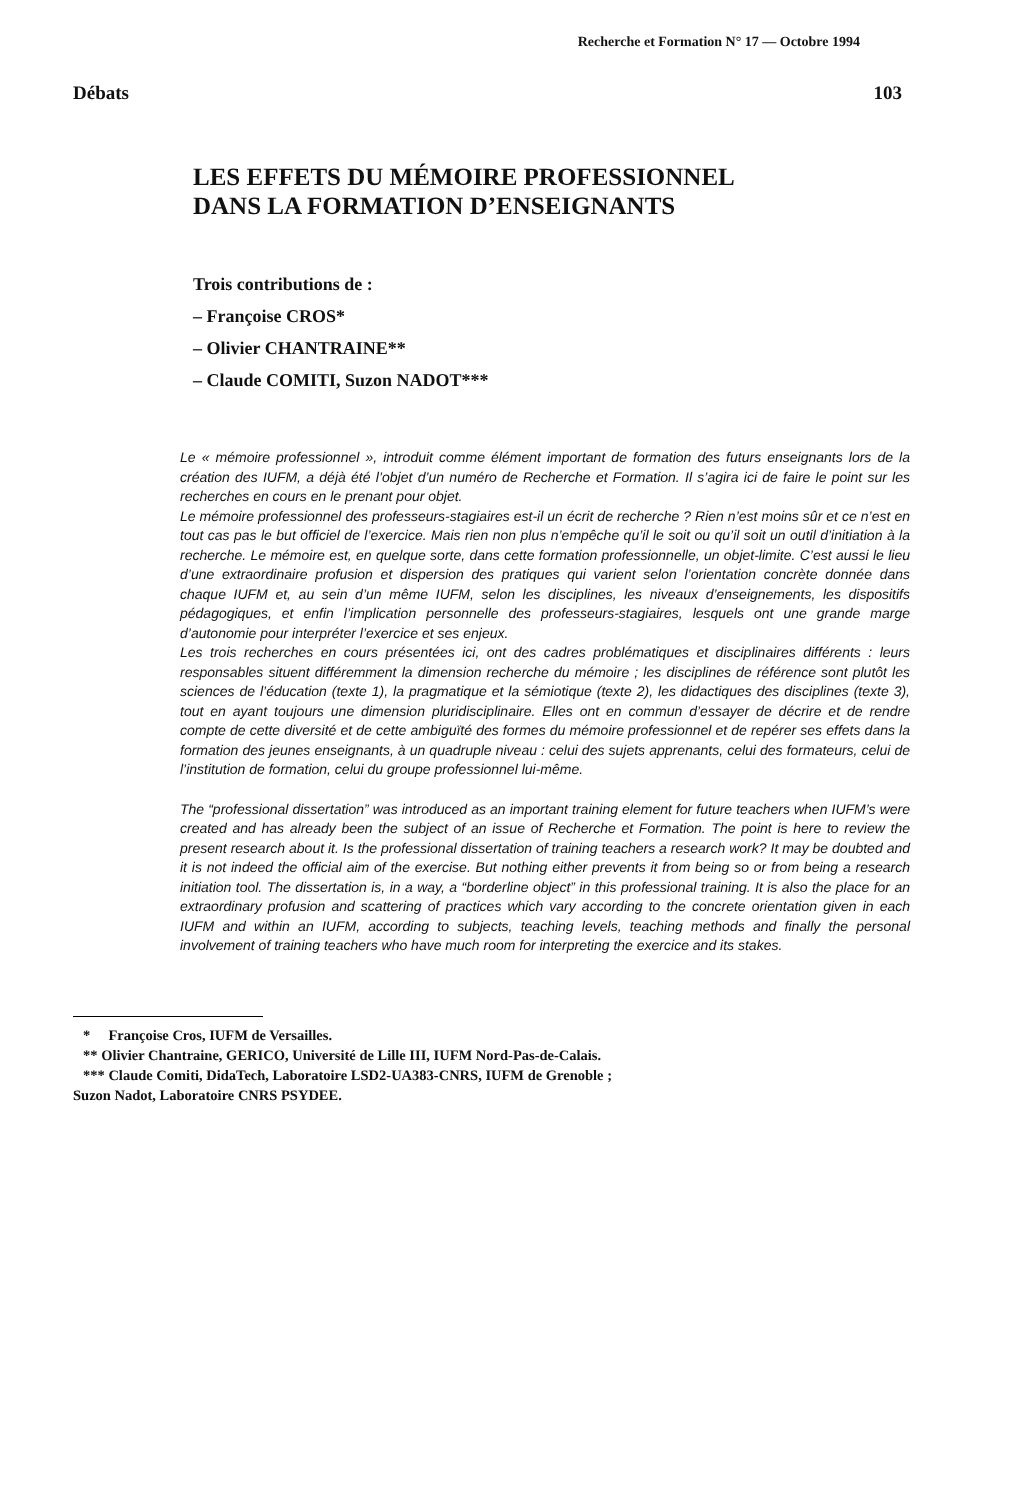Recherche et Formation N° 17 — Octobre 1994
Débats 103
LES EFFETS DU MÉMOIRE PROFESSIONNEL
DANS LA FORMATION D’ENSEIGNANTS
Trois contributions de :
– Françoise CROS*
– Olivier CHANTRAINE**
– Claude COMITI, Suzon NADOT***
Le « mémoire professionnel », introduit comme élément important de formation des futurs enseignants lors de la création des IUFM, a déjà été l’objet d’un numéro de Recherche et Formation. Il s’agira ici de faire le point sur les recherches en cours en le prenant pour objet.
Le mémoire professionnel des professeurs-stagiaires est-il un écrit de recherche ? Rien n’est moins sûr et ce n’est en tout cas pas le but officiel de l’exercice. Mais rien non plus n’empêche qu’il le soit ou qu’il soit un outil d’initiation à la recherche. Le mémoire est, en quelque sorte, dans cette formation professionnelle, un objet-limite. C’est aussi le lieu d’une extraordinaire profusion et dispersion des pratiques qui varient selon l’orientation concrète donnée dans chaque IUFM et, au sein d’un même IUFM, selon les disciplines, les niveaux d’enseignements, les dispositifs pédagogiques, et enfin l’implication personnelle des professeurs-stagiaires, lesquels ont une grande marge d’autonomie pour interpréter l’exercice et ses enjeux.
Les trois recherches en cours présentées ici, ont des cadres problématiques et disciplinaires différents : leurs responsables situent différemment la dimension recherche du mémoire ; les disciplines de référence sont plutôt les sciences de l’éducation (texte 1), la pragmatique et la sémiotique (texte 2), les didactiques des disciplines (texte 3), tout en ayant toujours une dimension pluridisciplinaire. Elles ont en commun d’essayer de décrire et de rendre compte de cette diversité et de cette ambiguïté des formes du mémoire professionnel et de repérer ses effets dans la formation des jeunes enseignants, à un quadruple niveau : celui des sujets apprenants, celui des formateurs, celui de l’institution de formation, celui du groupe professionnel lui-même.
The “professional dissertation” was introduced as an important training element for future teachers when IUFM’s were created and has already been the subject of an issue of Recherche et Formation. The point is here to review the present research about it. Is the professional dissertation of training teachers a research work? It may be doubted and it is not indeed the official aim of the exercise. But nothing either prevents it from being so or from being a research initiation tool. The dissertation is, in a way, a “borderline object” in this professional training. It is also the place for an extraordinary profusion and scattering of practices which vary according to the concrete orientation given in each IUFM and within an IUFM, according to subjects, teaching levels, teaching methods and finally the personal involvement of training teachers who have much room for interpreting the exercice and its stakes.
* Françoise Cros, IUFM de Versailles.
** Olivier Chantraine, GERICO, Université de Lille III, IUFM Nord-Pas-de-Calais.
*** Claude Comiti, DidaTech, Laboratoire LSD2-UA383-CNRS, IUFM de Grenoble ;
Suzon Nadot, Laboratoire CNRS PSYDEE.